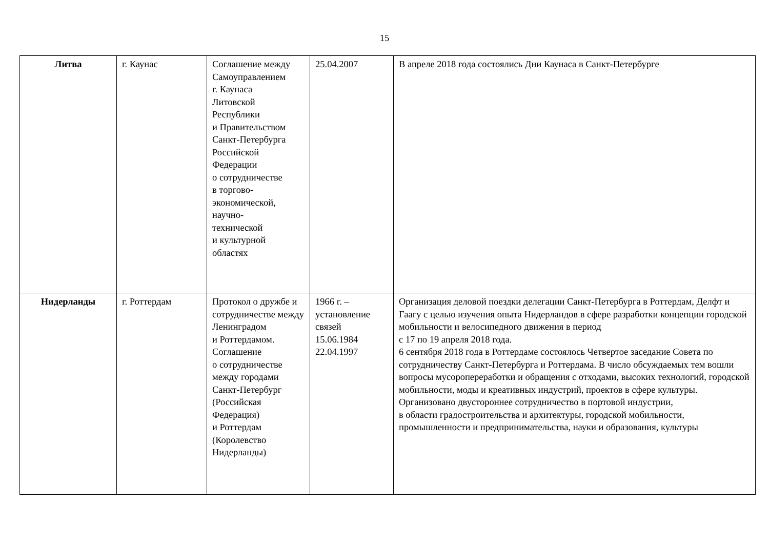15
| Литва | г. Каунас | Соглашение между Самоуправлением г. Каунаса Литовской Республики и Правительством Санкт-Петербурга Российской Федерации о сотрудничестве в торгово- экономической, научно- технической и культурной областях | 25.04.2007 | В апреле 2018 года состоялись Дни Каунаса в Санкт-Петербурге |
| Нидерланды | г. Роттердам | Протокол о дружбе и сотрудничестве между Ленинградом и Роттердамом. Соглашение о сотрудничестве между городами Санкт-Петербург (Российская Федерация) и Роттердам (Королевство Нидерланды) | 1966 г. – установление связей 15.06.1984 22.04.1997 | Организация деловой поездки делегации Санкт-Петербурга в Роттердам, Делфт и Гаагу с целью изучения опыта Нидерландов в сфере разработки концепции городской мобильности и велосипедного движения в период с 17 по 19 апреля 2018 года. 6 сентября 2018 года в Роттердаме состоялось Четвертое заседание Совета по сотрудничеству Санкт-Петербурга и Роттердама. В число обсуждаемых тем вошли вопросы мусоропереработки и обращения с отходами, высоких технологий, городской мобильности, моды и креативных индустрий, проектов в сфере культуры. Организовано двустороннее сотрудничество в портовой индустрии, в области градостроительства и архитектуры, городской мобильности, промышленности и предпринимательства, науки и образования, культуры |